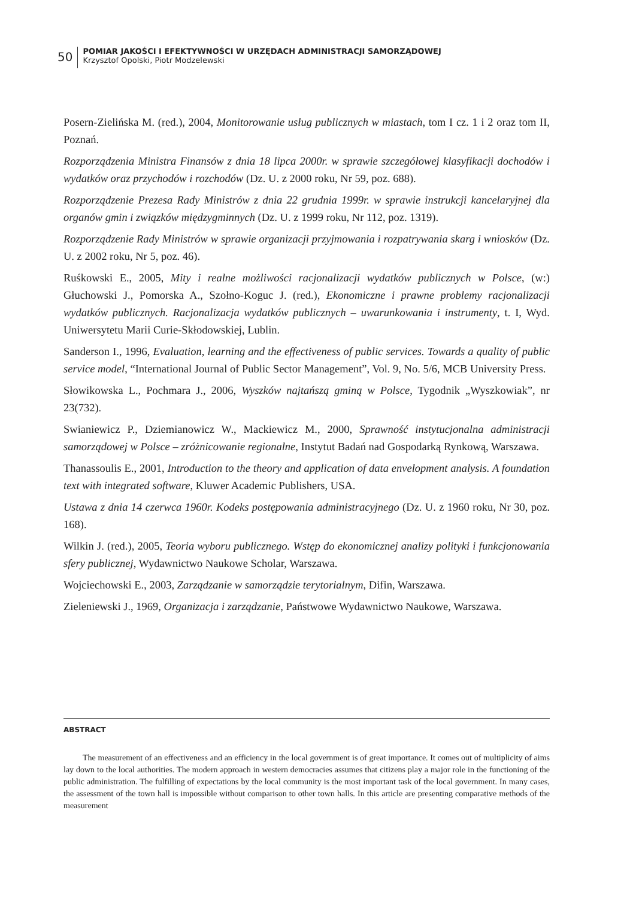50
POMIAR JAKOŚCI I EFEKTYWNOŚCI W URZĘDACH ADMINISTRACJI SAMORZĄDOWEJ
Krzysztof Opolski, Piotr Modzelewski
Posern-Zielińska M. (red.), 2004, Monitorowanie usług publicznych w miastach, tom I cz. 1 i 2 oraz tom II, Poznań.
Rozporządzenia Ministra Finansów z dnia 18 lipca 2000r. w sprawie szczegółowej klasyfikacji dochodów i wydatków oraz przychodów i rozchodów (Dz. U. z 2000 roku, Nr 59, poz. 688).
Rozporządzenie Prezesa Rady Ministrów z dnia 22 grudnia 1999r. w sprawie instrukcji kancelaryjnej dla organów gmin i związków międzygminnych (Dz. U. z 1999 roku, Nr 112, poz. 1319).
Rozporządzenie Rady Ministrów w sprawie organizacji przyjmowania i rozpatrywania skarg i wniosków (Dz. U. z 2002 roku, Nr 5, poz. 46).
Ruśkowski E., 2005, Mity i realne możliwości racjonalizacji wydatków publicznych w Polsce, (w:) Głuchowski J., Pomorska A., Szołno-Koguc J. (red.), Ekonomiczne i prawne problemy racjonalizacji wydatków publicznych. Racjonalizacja wydatków publicznych – uwarunkowania i instrumenty, t. I, Wyd. Uniwersytetu Marii Curie-Skłodowskiej, Lublin.
Sanderson I., 1996, Evaluation, learning and the effectiveness of public services. Towards a quality of public service model, “International Journal of Public Sector Management”, Vol. 9, No. 5/6, MCB University Press.
Słowikowska L., Pochmara J., 2006, Wyszków najtańszą gminą w Polsce, Tygodnik „Wyszkowiak”, nr 23(732).
Swianiewicz P., Dziemianowicz W., Mackiewicz M., 2000, Sprawność instytucjonalna administracji samorządowej w Polsce – zróżnicowanie regionalne, Instytut Badań nad Gospodarką Rynkową, Warszawa.
Thanassoulis E., 2001, Introduction to the theory and application of data envelopment analysis. A foundation text with integrated software, Kluwer Academic Publishers, USA.
Ustawa z dnia 14 czerwca 1960r. Kodeks postępowania administracyjnego (Dz. U. z 1960 roku, Nr 30, poz. 168).
Wilkin J. (red.), 2005, Teoria wyboru publicznego. Wstęp do ekonomicznej analizy polityki i funkcjonowania sfery publicznej, Wydawnictwo Naukowe Scholar, Warszawa.
Wojciechowski E., 2003, Zarządzanie w samorządzie terytorialnym, Difin, Warszawa.
Zieleniewski J., 1969, Organizacja i zarządzanie, Państwowe Wydawnictwo Naukowe, Warszawa.
ABSTRACT
The measurement of an effectiveness and an efficiency in the local government is of great importance. It comes out of multiplicity of aims lay down to the local authorities. The modern approach in western democracies assumes that citizens play a major role in the functioning of the public administration. The fulfilling of expectations by the local community is the most important task of the local government. In many cases, the assessment of the town hall is impossible without comparison to other town halls. In this article are presenting comparative methods of the measurement